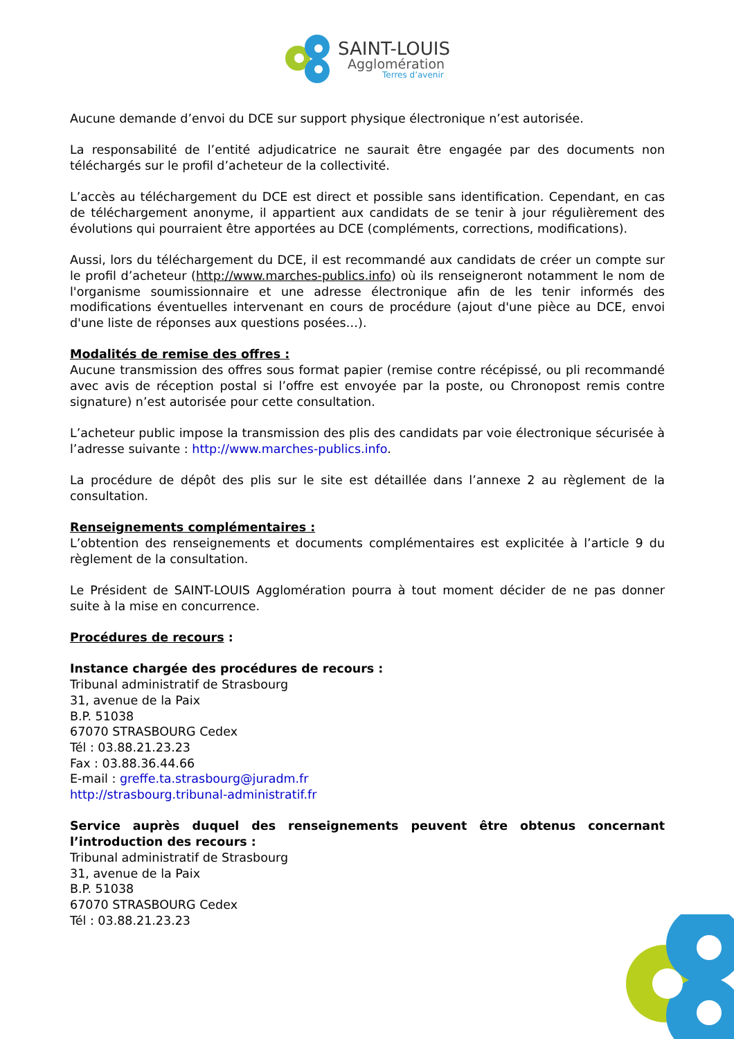SAINT-LOUIS
Agglomération
Terres d’avenir
Aucune demande d’envoi du DCE sur support physique électronique n’est autorisée.
La responsabilité de l’entité adjudicatrice ne saurait être engagée par des documents non téléchargés sur le profil d’acheteur de la collectivité.
L’accès au téléchargement du DCE est direct et possible sans identification. Cependant, en cas de téléchargement anonyme, il appartient aux candidats de se tenir à jour régulièrement des évolutions qui pourraient être apportées au DCE (compléments, corrections, modifications).
Aussi, lors du téléchargement du DCE, il est recommandé aux candidats de créer un compte sur le profil d’acheteur (http://www.marches-publics.info) où ils renseigneront notamment le nom de l'organisme soumissionnaire et une adresse électronique afin de les tenir informés des modifications éventuelles intervenant en cours de procédure (ajout d'une pièce au DCE, envoi d'une liste de réponses aux questions posées…).
Modalités de remise des offres :
Aucune transmission des offres sous format papier (remise contre récépissé, ou pli recommandé avec avis de réception postal si l’offre est envoyée par la poste, ou Chronopost remis contre signature) n’est autorisée pour cette consultation.
L’acheteur public impose la transmission des plis des candidats par voie électronique sécurisée à l’adresse suivante : http://www.marches-publics.info.
La procédure de dépôt des plis sur le site est détaillée dans l’annexe 2 au règlement de la consultation.
Renseignements complémentaires :
L’obtention des renseignements et documents complémentaires est explicitée à l’article 9 du règlement de la consultation.
Le Président de SAINT-LOUIS Agglomération pourra à tout moment décider de ne pas donner suite à la mise en concurrence.
Procédures de recours :
Instance chargée des procédures de recours :
Tribunal administratif de Strasbourg
31, avenue de la Paix
B.P. 51038
67070 STRASBOURG Cedex
Tél : 03.88.21.23.23
Fax : 03.88.36.44.66
E-mail : greffe.ta.strasbourg@juradm.fr
http://strasbourg.tribunal-administratif.fr
Service auprès duquel des renseignements peuvent être obtenus concernant l’introduction des recours :
Tribunal administratif de Strasbourg
31, avenue de la Paix
B.P. 51038
67070 STRASBOURG Cedex
Tél : 03.88.21.23.23